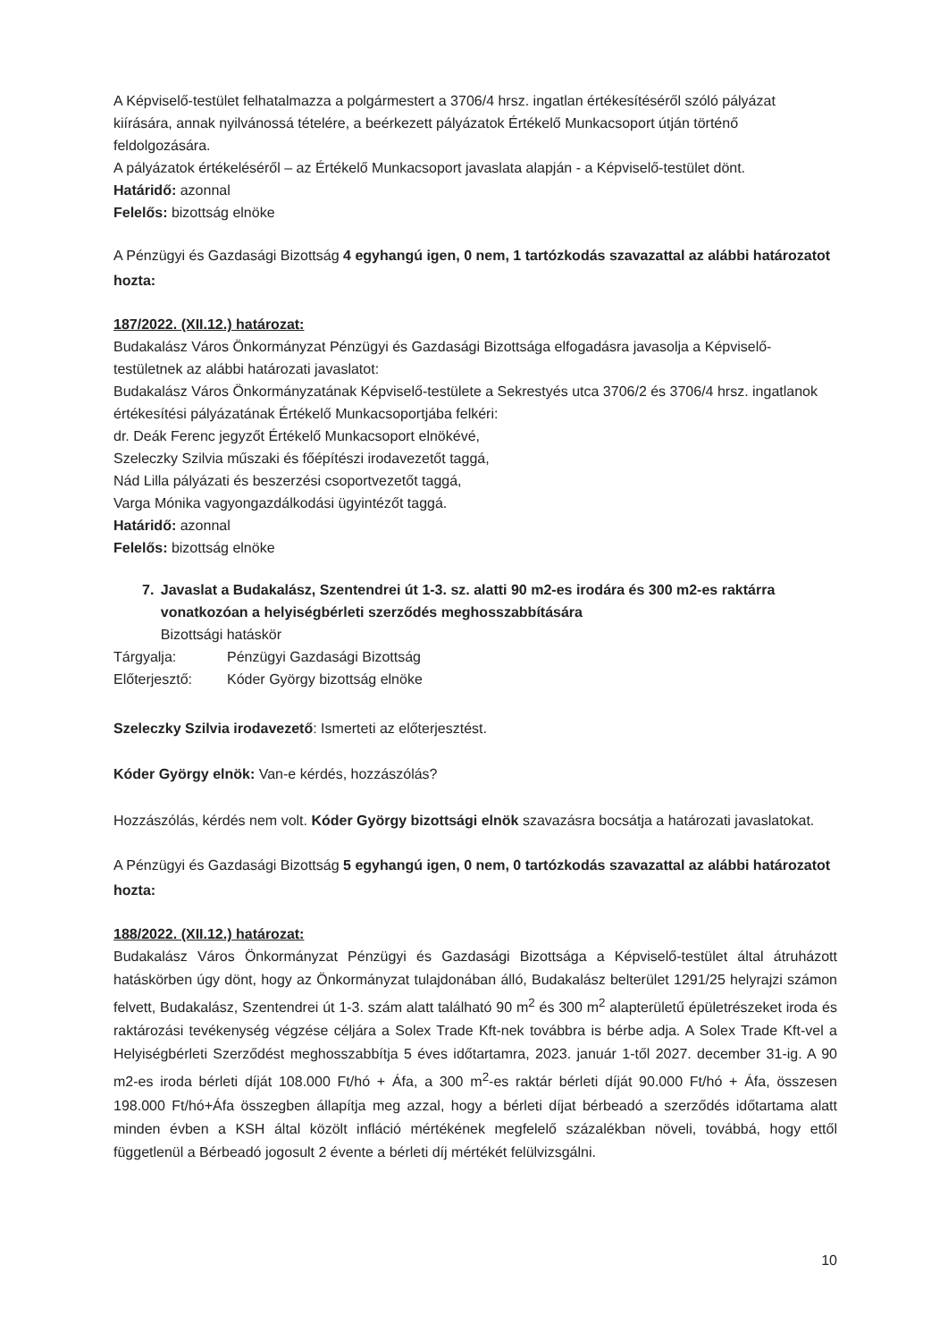A Képviselő-testület felhatalmazza a polgármestert a 3706/4 hrsz. ingatlan értékesítéséről szóló pályázat kiírására, annak nyilvánossá tételére, a beérkezett pályázatok Értékelő Munkacsoport útján történő feldolgozására.
A pályázatok értékeléséről – az Értékelő Munkacsoport javaslata alapján - a Képviselő-testület dönt.
Határidő: azonnal
Felelős: bizottság elnöke
A Pénzügyi és Gazdasági Bizottság 4 egyhangú igen, 0 nem, 1 tartózkodás szavazattal az alábbi határozatot hozta:
187/2022. (XII.12.) határozat:
Budakalász Város Önkormányzat Pénzügyi és Gazdasági Bizottsága elfogadásra javasolja a Képviselő-testületnek az alábbi határozati javaslatot:
Budakalász Város Önkormányzatának Képviselő-testülete a Sekrestyés utca 3706/2 és 3706/4 hrsz. ingatlanok értékesítési pályázatának Értékelő Munkacsoportjába felkéri:
dr. Deák Ferenc jegyzőt Értékelő Munkacsoport elnökévé,
Szeleczky Szilvia műszaki és főépítészi irodavezetőt taggá,
Nád Lilla pályázati és beszerzési csoportvezetőt taggá,
Varga Mónika vagyongazdálkodási ügyintézőt taggá.
Határidő: azonnal
Felelős: bizottság elnöke
7. Javaslat a Budakalász, Szentendrei út 1-3. sz. alatti 90 m2-es irodára és 300 m2-es raktárra vonatkozóan a helyiségbérleti szerződés meghosszabbítására
Bizottsági hatáskör
Tárgyalja: Pénzügyi Gazdasági Bizottság
Előterjesztő: Kóder György bizottság elnöke
Szeleczky Szilvia irodavezető: Ismerteti az előterjesztést.
Kóder György elnök: Van-e kérdés, hozzászólás?
Hozzászólás, kérdés nem volt. Kóder György bizottsági elnök szavazásra bocsátja a határozati javaslatokat.
A Pénzügyi és Gazdasági Bizottság 5 egyhangú igen, 0 nem, 0 tartózkodás szavazattal az alábbi határozatot hozta:
188/2022. (XII.12.) határozat:
Budakalász Város Önkormányzat Pénzügyi és Gazdasági Bizottsága a Képviselő-testület által átruházott hatáskörben úgy dönt, hogy az Önkormányzat tulajdonában álló, Budakalász belterület 1291/25 helyrajzi számon felvett, Budakalász, Szentendrei út 1-3. szám alatt található 90 m<sup>2</sup> és 300 m<sup>2</sup> alapterületű épületrészeket iroda és raktározási tevékenység végzése céljára a Solex Trade Kft-nek továbbra is bérbe adja. A Solex Trade Kft-vel a Helyiségbérleti Szerződést meghosszabbítja 5 éves időtartamra, 2023. január 1-től 2027. december 31-ig. A 90 m2-es iroda bérleti díját 108.000 Ft/hó + Áfa, a 300 m<sup>2</sup>-es raktár bérleti díját 90.000 Ft/hó + Áfa, összesen 198.000 Ft/hó+Áfa összegben állapítja meg azzal, hogy a bérleti díjat bérbeadó a szerződés időtartama alatt minden évben a KSH által közölt infláció mértékének megfelelő százalékban növeli, továbbá, hogy ettől függetlenül a Bérbeadó jogosult 2 évente a bérleti díj mértékét felülvizsgálni.
10